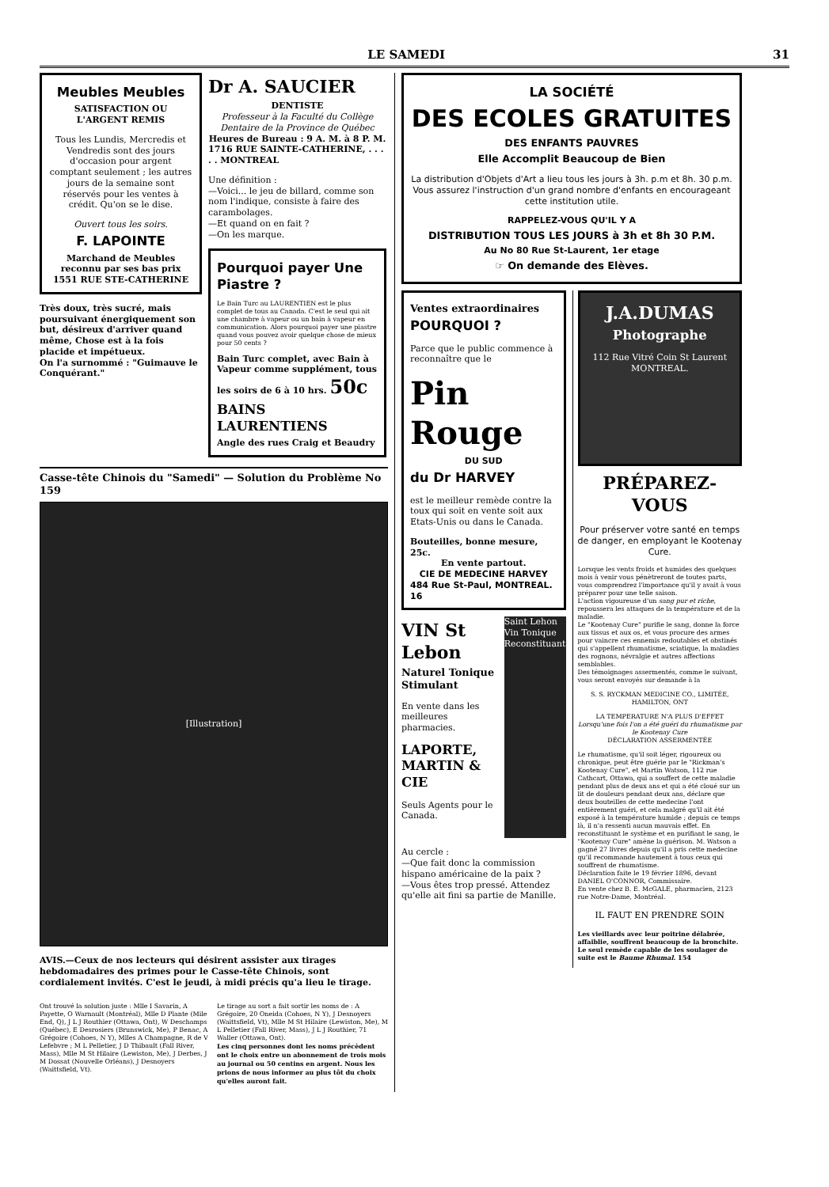LE SAMEDI 31
Meubles Meubles
SATISFACTION OU L'ARGENT REMIS
Tous les Lundis, Mercredis et Vendredis sont des jours d'occasion pour argent comptant seulement ; les autres jours de la semaine sont réservés pour les ventes à crédit. Qu'on se le dise.
Ouvert tous les soirs.
F. LAPOINTE
Marchand de Meubles reconnu par ses bas prix
1551 RUE STE-CATHERINE
Très doux, très sucré, mais poursuivant énergiquement son but, désireux d'arriver quand même, Chose est à la fois placide et impétueux.
On l'a surnommé : "Guimauve le Conquérant."
Dr A. SAUCIER
DENTISTE
Professeur à la Faculté du Collège Dentaire de la Province de Québec
Heures de Bureau : 9 A. M. à 8 P. M.
1716 RUE SAINTE-CATHERINE, . . . . . MONTREAL
Une définition :
—Voici... le jeu de billard, comme son nom l'indique, consiste à faire des carambolages.
—Et quand on en fait ?
—On les marque.
Pourquoi payer Une Piastre ?
Le Bain Turc au LAURENTIEN est le plus complet de tous au Canada. C'est le seul qui ait une chambre à vapeur ou un bain à vapeur en communication. Alors pourquoi payer une piastre quand vous pouvez avoir quelque chose de mieux pour 50 cents ?
Bain Turc complet, avec Bain à Vapeur comme supplément, tous les soirs de 6 à 10 hrs. 50c
BAINS LAURENTIENS
Angle des rues Craig et Beaudry
Casse-tête Chinois du "Samedi" — Solution du Problème No 159
[Illustration]
AVIS.—Ceux de nos lecteurs qui désirent assister aux tirages hebdomadaires des primes pour le Casse-tête Chinois, sont cordialement invités. C'est le jeudi, à midi précis qu'a lieu le tirage.
Ont trouvé la solution juste : Mlle I Savarin, A Payette, O Warnault (Montréal), Mlle D Plante (Mile End, Q), J L J Routhier (Ottawa, Ont), W Deschamps (Québec), E Desrosiers (Brunswick, Me), P Benac, A Grégoire (Cohoes, N Y), Mlles A Champagne, R de V Lefebvre ; M L Pelletier, J D Thibault (Fall River, Mass), Mlle M St Hilaire (Lewiston, Me), J Derbes, J M Dossat (Nouvelle Orléans), J Desnoyers (Waittsfield, Vt).
Le tirage au sort a fait sortir les noms de : A Grégoire, 20 Oneida (Cohoes, N Y), J Desnoyers (Waittsfield, Vt), Mlle M St Hilaire (Lewiston, Me), M L Pelletier (Fall River, Mass), J L J Routhier, 71 Waller (Ottawa, Ont).
Les cinq personnes dont les noms précèdent ont le choix entre un abonnement de trois mois au journal ou 50 centins en argent. Nous les prions de nous informer au plus tôt du choix qu'elles auront fait.
LA SOCIÉTÉ
DES ECOLES GRATUITES
DES ENFANTS PAUVRES
Elle Accomplit Beaucoup de Bien
La distribution d'Objets d'Art a lieu tous les jours à 3h. p.m et 8h. 30 p.m. Vous assurez l'instruction d'un grand nombre d'enfants en encourageant cette institution utile.
RAPPELEZ-VOUS QU'IL Y A
DISTRIBUTION TOUS LES JOURS à 3h et 8h 30 P.M.
Au No 80 Rue St-Laurent, 1er etage
☞ On demande des Elèves.
Ventes extraordinaires
POURQUOI ?
Parce que le public commence à reconnaître que le
Pin Rouge
DU SUD
du Dr HARVEY
est le meilleur remède contre la toux qui soit en vente soit aux Etats-Unis ou dans le Canada.
Bouteilles, bonne mesure, 25c.
En vente partout.
CIE DE MEDECINE HARVEY
484 Rue St-Paul, MONTREAL. 16
VIN St Lebon
Naturel Tonique Stimulant
En vente dans les meilleures pharmacies.
LAPORTE, MARTIN & CIE
Seuls Agents pour le Canada.
Saint Lehon Vin Tonique Reconstituant
Au cercle :
—Que fait donc la commission hispano américaine de la paix ?
—Vous êtes trop pressé. Attendez qu'elle ait fini sa partie de Manille.
J.A.DUMAS
Photographe
112 Rue Vitré Coin St Laurent MONTREAL.
PRÉPAREZ-VOUS
Pour préserver votre santé en temps de danger, en employant le Kootenay Cure.
Lorsque les vents froids et humides des quelques mois à venir vous pénètreront de toutes parts, vous comprendrez l'importance qu'il y avait à vous préparer pour une telle saison.
L'action vigoureuse d'un sang pur et riche, repoussera les attaques de la température et de la maladie.
Le "Kootenay Cure" purifie le sang, donne la force aux tissus et aux os, et vous procure des armes pour vaincre ces ennemis redoutables et obstinés qui s'appellent rhumatisme, sciatique, la maladies des rognons, névralgie et autres affections semblables.
Des témoignages assermentés, comme le suivant, vous seront envoyés sur demande à la
S. S. RYCKMAN MEDICINE CO., LIMITÉE, HAMILTON, ONT
LA TEMPERATURE N'A PLUS D'EFFET
Lorsqu'une fois l'on a été guéri du rhumatisme par le Kootenay Cure
DÉCLARATION ASSERMENTÉE
Le rhumatisme, qu'il soit léger, rigoureux ou chronique, peut être guérie par le "Rickman's Kootenay Cure", et Martin Watson, 112 rue Cathcart, Ottawa, qui a souffert de cette maladie pendant plus de deux ans et qui a été cloué sur un lit de douleurs pendant deux ans, déclare que deux bouteilles de cette medecine l'ont entièrement guéri, et cela malgré qu'il ait été exposé à la température humide ; depuis ce temps là, il n'a ressenti aucun mauvais effet. En reconstituant le système et en purifiant le sang, le "Kootenay Cure" amène la guérison. M. Watson a gagné 27 livres depuis qu'il a pris cette medecine qu'il recommande hautement à tous ceux qui souffrent de rhumatisme.
Déclaration faite le 19 février 1896, devant DANIEL O'CONNOR, Commissaire.
En vente chez B. E. McGALE, pharmacien, 2123 rue Notre-Dame, Montréal.
IL FAUT EN PRENDRE SOIN
Les vieillards avec leur poitrine délabrée, affaiblie, souffrent beaucoup de la bronchite. Le seul remède capable de les soulager de suite est le Baume Rhumal. 154